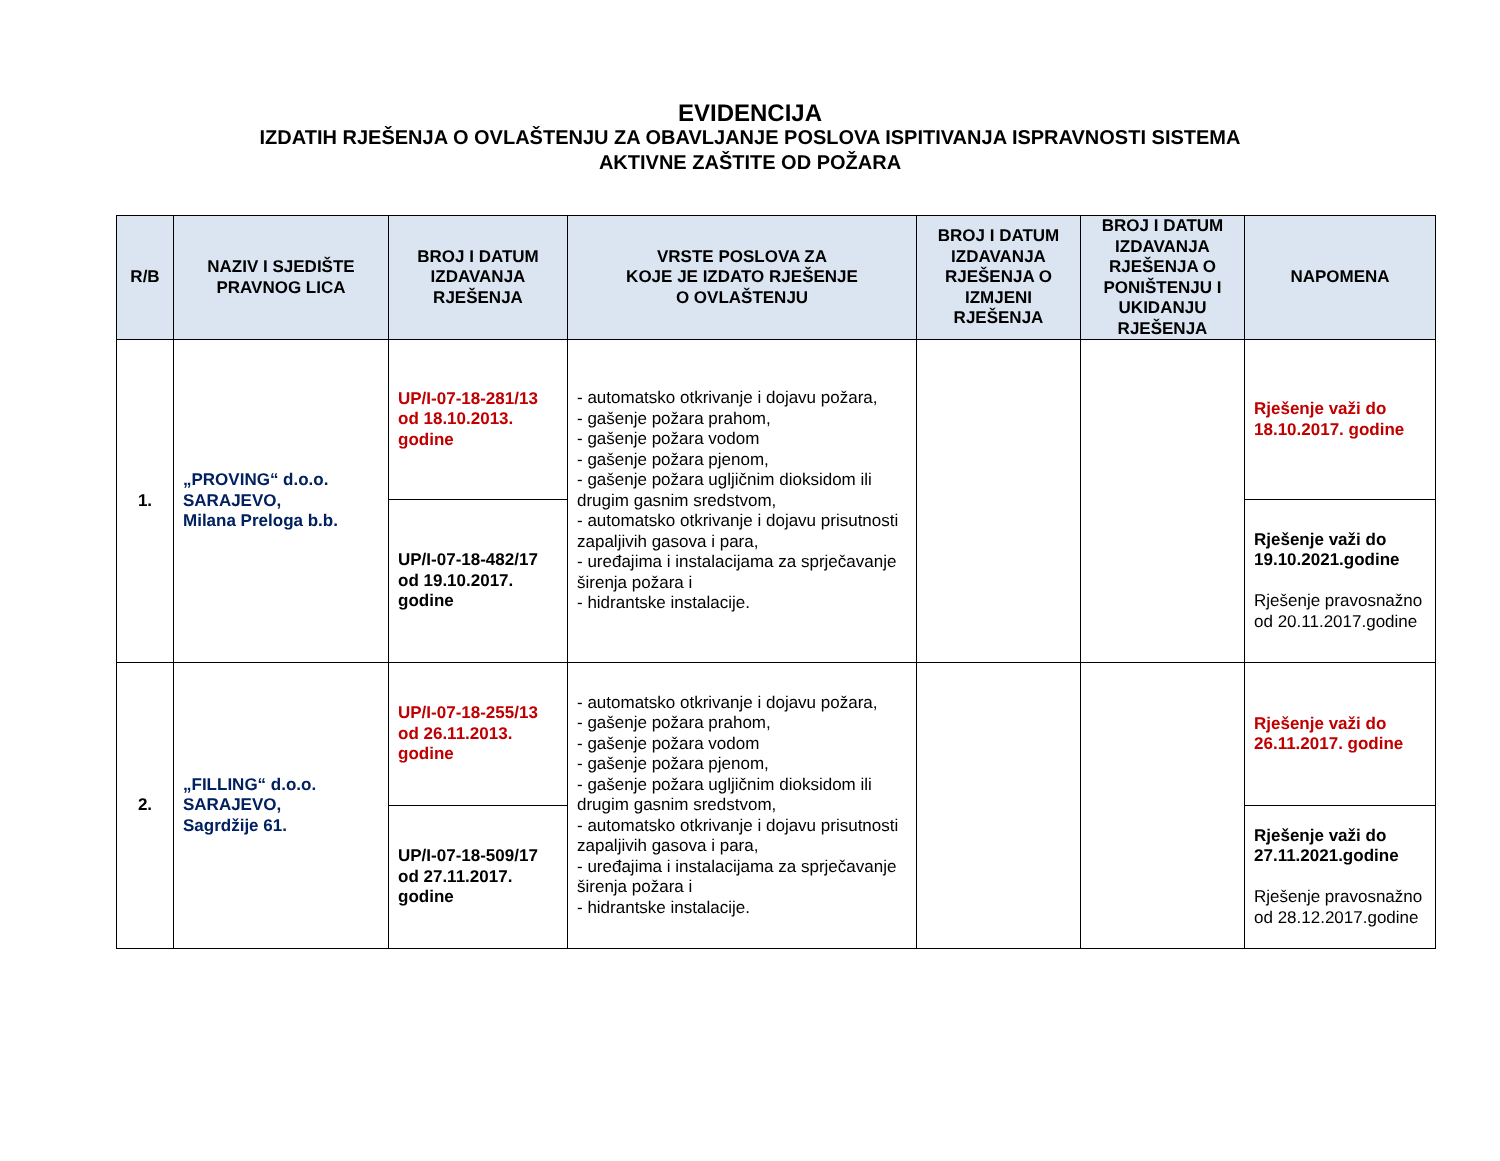EVIDENCIJA
IZDATIH RJEŠENJA O OVLAŠTENJU ZA OBAVLJANJE POSLOVA ISPITIVANJA ISPRAVNOSTI SISTEMA
AKTIVNE ZAŠTITE OD POŽARA
| R/B | NAZIV I SJEDIŠTE PRAVNOG LICA | BROJ I DATUM IZDAVANJA RJEŠENJA | VRSTE POSLOVA ZA KOJE JE IZDATO RJEŠENJE O OVLAŠTENJU | BROJ I DATUM IZDAVANJA RJEŠENJA O IZMJENI RJEŠENJA | BROJ I DATUM IZDAVANJA RJEŠENJA O PONIŠTENJU I UKIDANJU RJEŠENJA | NAPOMENA |
| --- | --- | --- | --- | --- | --- | --- |
| 1. | „PROVING“ d.o.o. SARAJEVO, Milana Preloga b.b. | UP/I-07-18-281/13 od 18.10.2013. godine | - automatsko otkrivanje i dojavu požara, - gašenje požara prahom, - gašenje požara vodom - gašenje požara pjenom, - gašenje požara ugljičnim dioksidom ili drugim gasnim sredstvom, - automatsko otkrivanje i dojavu prisutnosti zapaljivih gasova i para, - uređajima i instalacijama za sprječavanje širenja požara i - hidrantske instalacije. | | | Rješenje važi do 18.10.2017. godine |
| | | UP/I-07-18-482/17 od 19.10.2017. godine | | | | Rješenje važi do 19.10.2021.godine Rješenje pravosnažno od 20.11.2017.godine |
| 2. | „FILLING“ d.o.o. SARAJEVO, Sagrdžije 61. | UP/I-07-18-255/13 od 26.11.2013. godine | - automatsko otkrivanje i dojavu požara, - gašenje požara prahom, - gašenje požara vodom - gašenje požara pjenom, - gašenje požara ugljičnim dioksidom ili drugim gasnim sredstvom, - automatsko otkrivanje i dojavu prisutnosti zapaljivih gasova i para, - uređajima i instalacijama za sprječavanje širenja požara i - hidrantske instalacije. | | | Rješenje važi do 26.11.2017. godine |
| | | UP/I-07-18-509/17 od 27.11.2017. godine | | | | Rješenje važi do 27.11.2021.godine Rješenje pravosnažno od 28.12.2017.godine |